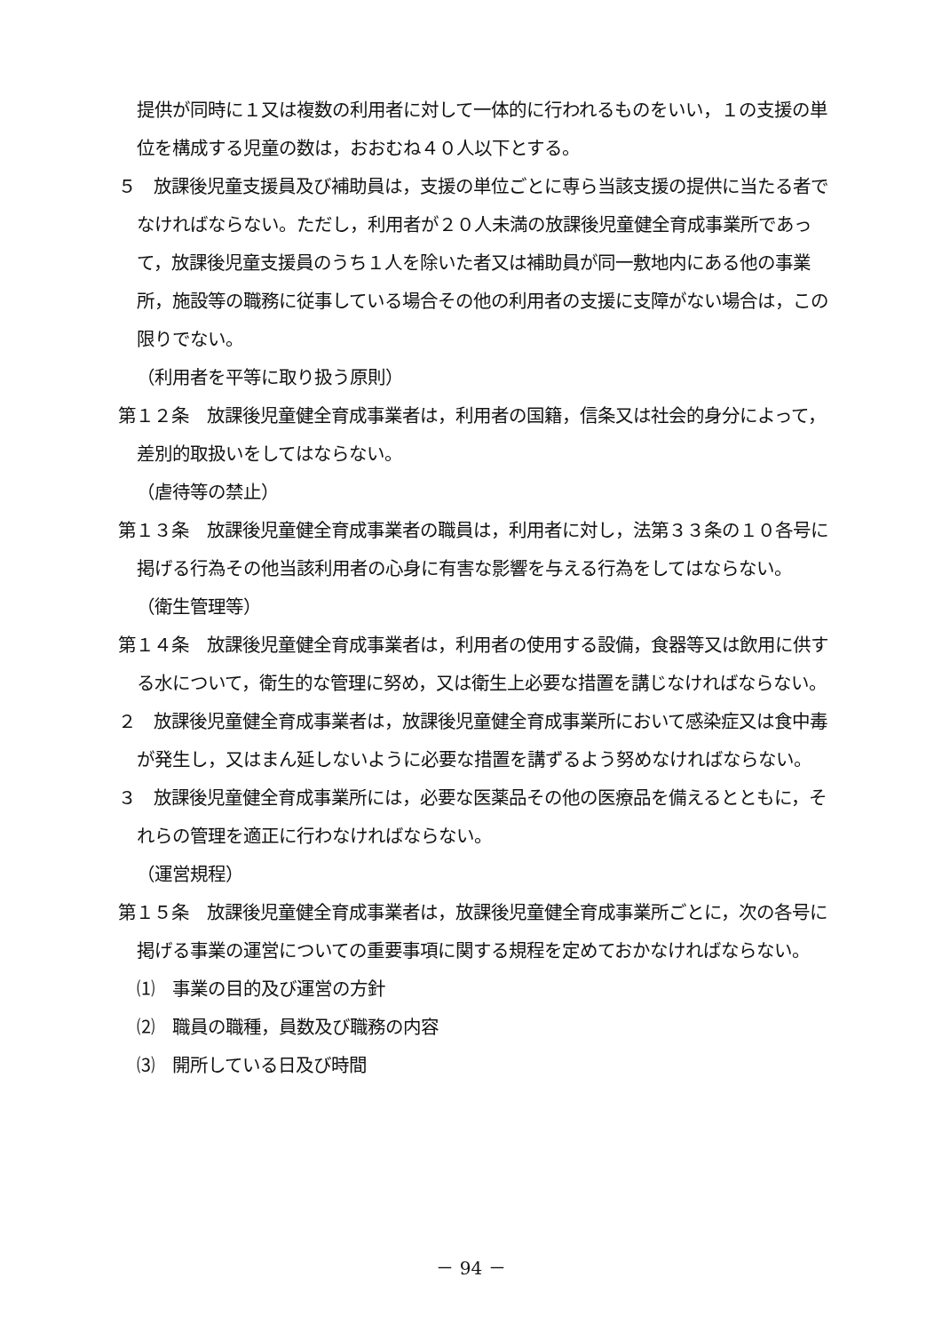提供が同時に１又は複数の利用者に対して一体的に行われるものをいい，１の支援の単位を構成する児童の数は，おおむね４０人以下とする。
５　放課後児童支援員及び補助員は，支援の単位ごとに専ら当該支援の提供に当たる者でなければならない。ただし，利用者が２０人未満の放課後児童健全育成事業所であって，放課後児童支援員のうち１人を除いた者又は補助員が同一敷地内にある他の事業所，施設等の職務に従事している場合その他の利用者の支援に支障がない場合は，この限りでない。
（利用者を平等に取り扱う原則）
第１２条　放課後児童健全育成事業者は，利用者の国籍，信条又は社会的身分によって，差別的取扱いをしてはならない。
（虐待等の禁止）
第１３条　放課後児童健全育成事業者の職員は，利用者に対し，法第３３条の１０各号に掲げる行為その他当該利用者の心身に有害な影響を与える行為をしてはならない。
（衛生管理等）
第１４条　放課後児童健全育成事業者は，利用者の使用する設備，食器等又は飲用に供する水について，衛生的な管理に努め，又は衛生上必要な措置を講じなければならない。
２　放課後児童健全育成事業者は，放課後児童健全育成事業所において感染症又は食中毒が発生し，又はまん延しないように必要な措置を講ずるよう努めなければならない。
３　放課後児童健全育成事業所には，必要な医薬品その他の医療品を備えるとともに，それらの管理を適正に行わなければならない。
（運営規程）
第１５条　放課後児童健全育成事業者は，放課後児童健全育成事業所ごとに，次の各号に掲げる事業の運営についての重要事項に関する規程を定めておかなければならない。
⑴　事業の目的及び運営の方針
⑵　職員の職種，員数及び職務の内容
⑶　開所している日及び時間
－ 94 －